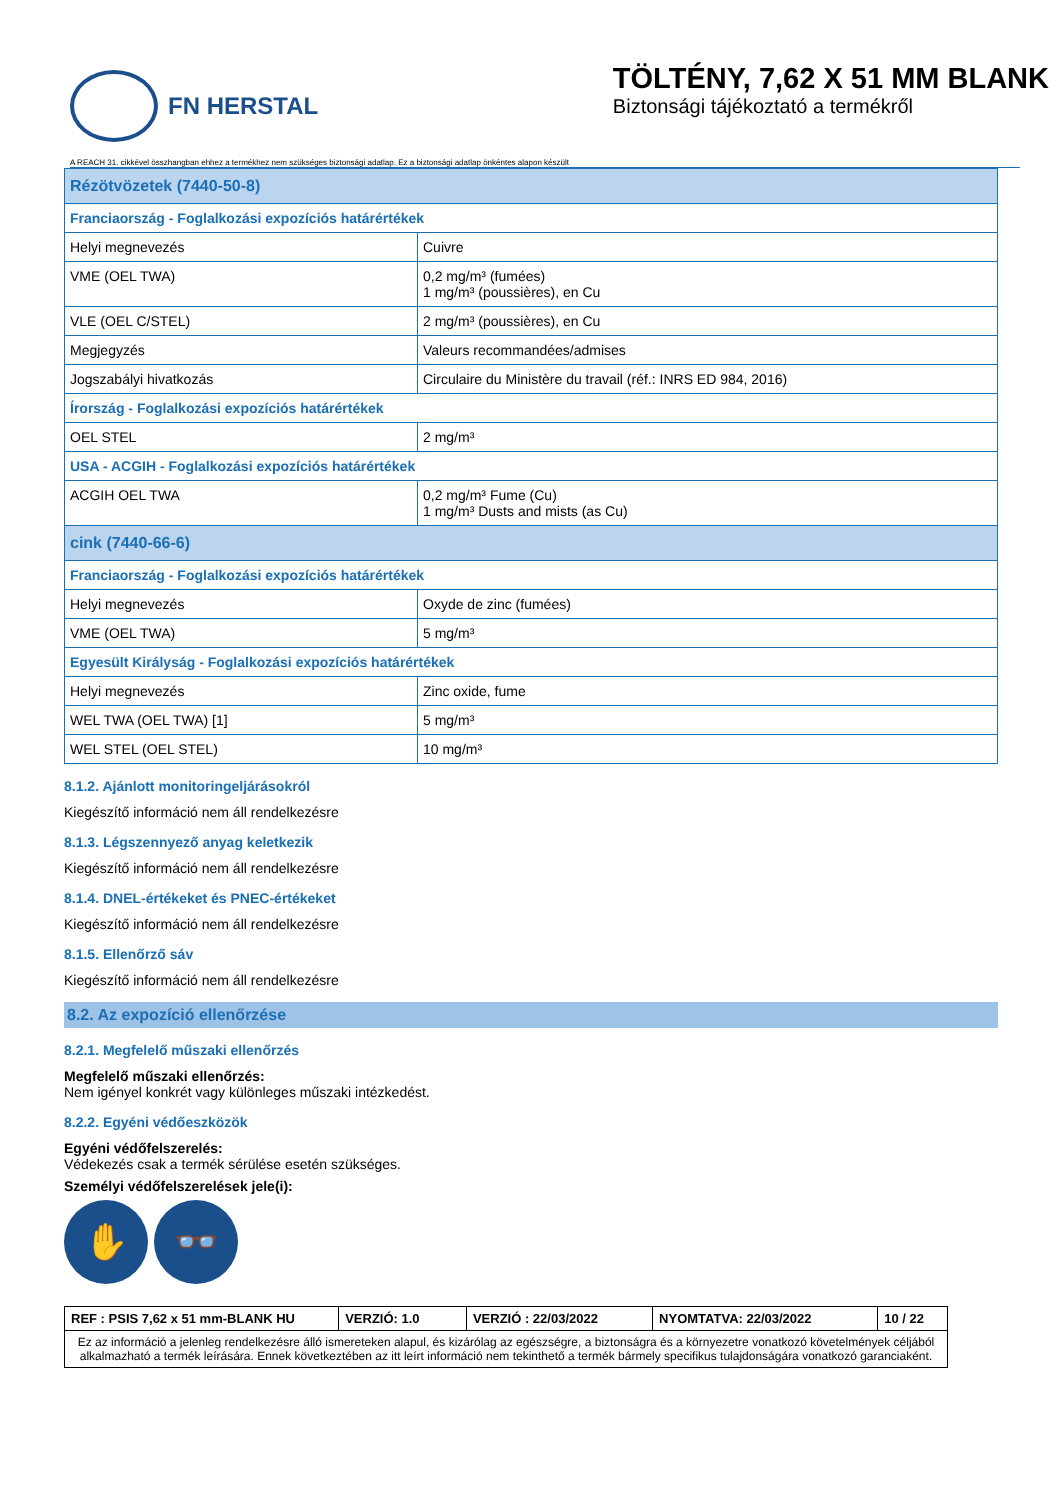FN HERSTAL
TÖLTÉNY, 7,62 X 51 MM BLANK
Biztonsági tájékoztató a termékről
A REACH 31. cikkével összhangban ehhez a termékhez nem szükséges biztonsági adatlap. Ez a biztonsági adatlap önkéntes alapon készült
| Rézötvözetek (7440-50-8) | |
| Franciaország - Foglalkozási expozíciós határértékek | |
| Helyi megnevezés | Cuivre |
| VME (OEL TWA) | 0,2 mg/m³ (fumées) 1 mg/m³ (poussières), en Cu |
| VLE (OEL C/STEL) | 2 mg/m³ (poussières), en Cu |
| Megjegyzés | Valeurs recommandées/admises |
| Jogszabályi hivatkozás | Circulaire du Ministère du travail (réf.: INRS ED 984, 2016) |
| Írország - Foglalkozási expozíciós határértékek | |
| OEL STEL | 2 mg/m³ |
| USA - ACGIH - Foglalkozási expozíciós határértékek | |
| ACGIH OEL TWA | 0,2 mg/m³ Fume (Cu) 1 mg/m³ Dusts and mists (as Cu) |
| cink (7440-66-6) | |
| Franciaország - Foglalkozási expozíciós határértékek | |
| Helyi megnevezés | Oxyde de zinc (fumées) |
| VME (OEL TWA) | 5 mg/m³ |
| Egyesült Királyság - Foglalkozási expozíciós határértékek | |
| Helyi megnevezés | Zinc oxide, fume |
| WEL TWA (OEL TWA) [1] | 5 mg/m³ |
| WEL STEL (OEL STEL) | 10 mg/m³ |
8.1.2. Ajánlott monitoringeljárásokról
Kiegészítő információ nem áll rendelkezésre
8.1.3. Légszennyező anyag keletkezik
Kiegészítő információ nem áll rendelkezésre
8.1.4. DNEL-értékeket és PNEC-értékeket
Kiegészítő információ nem áll rendelkezésre
8.1.5. Ellenőrző sáv
Kiegészítő információ nem áll rendelkezésre
8.2. Az expozíció ellenőrzése
8.2.1. Megfelelő műszaki ellenőrzés
Megfelelő műszaki ellenőrzés:
Nem igényel konkrét vagy különleges műszaki intézkedést.
8.2.2. Egyéni védőeszközök
Egyéni védőfelszerelés:
Védekezés csak a termék sérülése esetén szükséges.
Személyi védőfelszerelések jele(i):
✋ 👓
| REF : PSIS 7,62 x 51 mm-BLANK HU | VERZIÓ: 1.0 | VERZIÓ : 22/03/2022 | NYOMTATVA: 22/03/2022 | 10 / 22 |
| Ez az információ a jelenleg rendelkezésre álló ismereteken alapul, és kizárólag az egészségre, a biztonságra és a környezetre vonatkozó követelmények céljából alkalmazható a termék leírására. Ennek következtében az itt leírt információ nem tekinthető a termék bármely specifikus tulajdonságára vonatkozó garanciaként. | | | | |